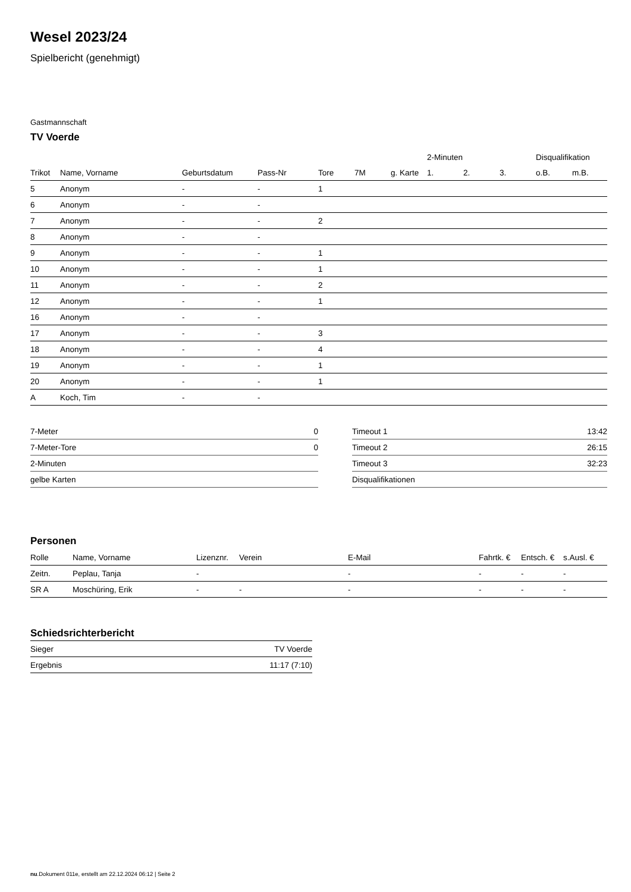Wesel 2023/24
Spielbericht (genehmigt)
Gastmannschaft
TV Voerde
| | | | | | | | 2-Minuten | | | Disqualifikation | |
| --- | --- | --- | --- | --- | --- | --- | --- | --- | --- | --- | --- |
| Trikot | Name, Vorname | Geburtsdatum | Pass-Nr | Tore | 7M | g. Karte | 1. | 2. | 3. | o.B. | m.B. |
| 5 | Anonym | - | - | 1 | | | | | | | |
| 6 | Anonym | - | - | | | | | | | | |
| 7 | Anonym | - | - | 2 | | | | | | | |
| 8 | Anonym | - | - | | | | | | | | |
| 9 | Anonym | - | - | 1 | | | | | | | |
| 10 | Anonym | - | - | 1 | | | | | | | |
| 11 | Anonym | - | - | 2 | | | | | | | |
| 12 | Anonym | - | - | 1 | | | | | | | |
| 16 | Anonym | - | - | | | | | | | | |
| 17 | Anonym | - | - | 3 | | | | | | | |
| 18 | Anonym | - | - | 4 | | | | | | | |
| 19 | Anonym | - | - | 1 | | | | | | | |
| 20 | Anonym | - | - | 1 | | | | | | | |
| A | Koch, Tim | - | - | | | | | | | | |
| 7-Meter | 0 |
| 7-Meter-Tore | 0 |
| 2-Minuten | |
| gelbe Karten | |
| Timeout 1 | 13:42 |
| Timeout 2 | 26:15 |
| Timeout 3 | 32:23 |
| Disqualifikationen | |
Personen
| Rolle | Name, Vorname | Lizenznr. | Verein | E-Mail | Fahrtk. € | Entsch. € | s.Ausl. € |
| --- | --- | --- | --- | --- | --- | --- | --- |
| Zeitn. | Peplau, Tanja | - | | - | - | - | - |
| SR A | Moschüring, Erik | - | - | - | - | - | - |
Schiedsrichterbericht
| Sieger | TV Voerde |
| Ergebnis | 11:17 (7:10) |
nu.Dokument 011e, erstellt am 22.12.2024 06:12 | Seite 2